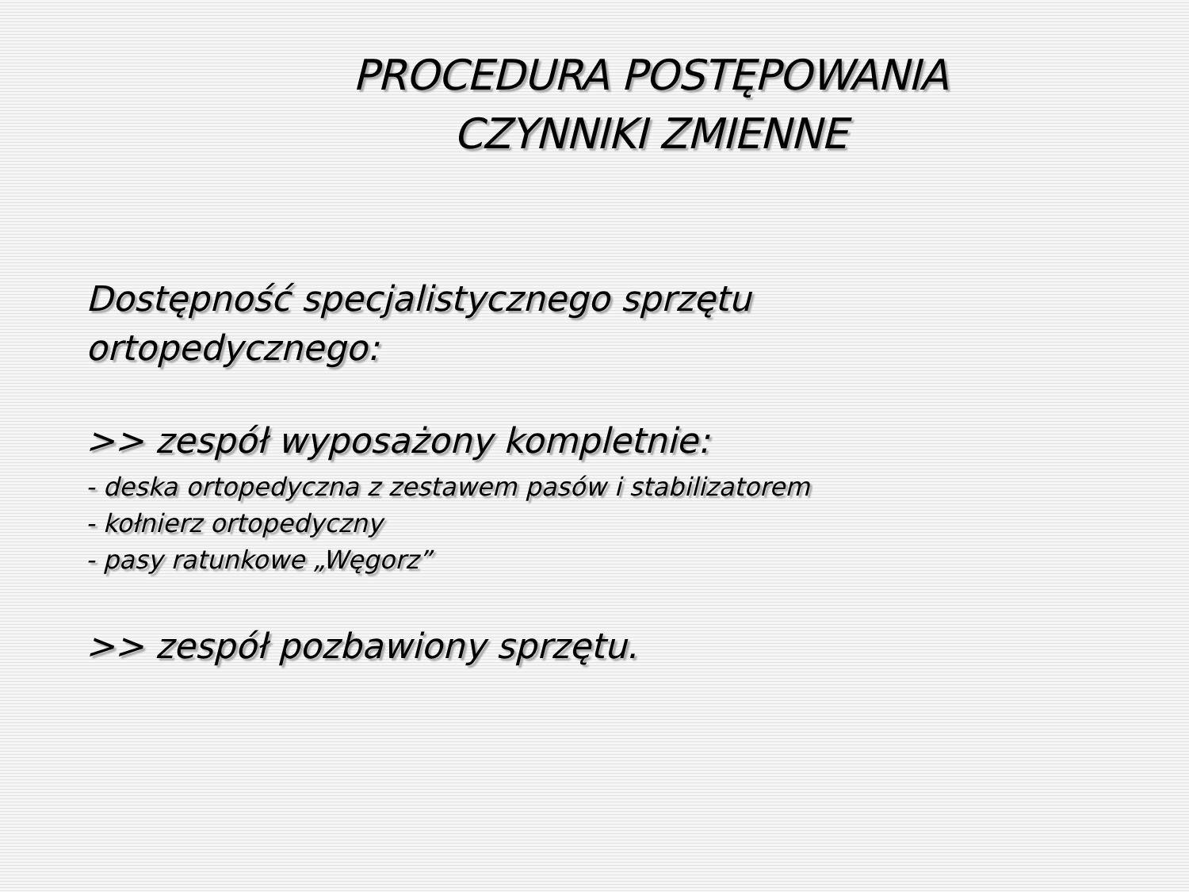PROCEDURA POSTĘPOWANIA
CZYNNIKI ZMIENNE
Dostępność specjalistycznego sprzętu
ortopedycznego:
>> zespół wyposażony kompletnie:
- deska ortopedyczna z zestawem pasów i stabilizatorem
- kołnierz ortopedyczny
- pasy ratunkowe „Węgorz”
>> zespół pozbawiony sprzętu.